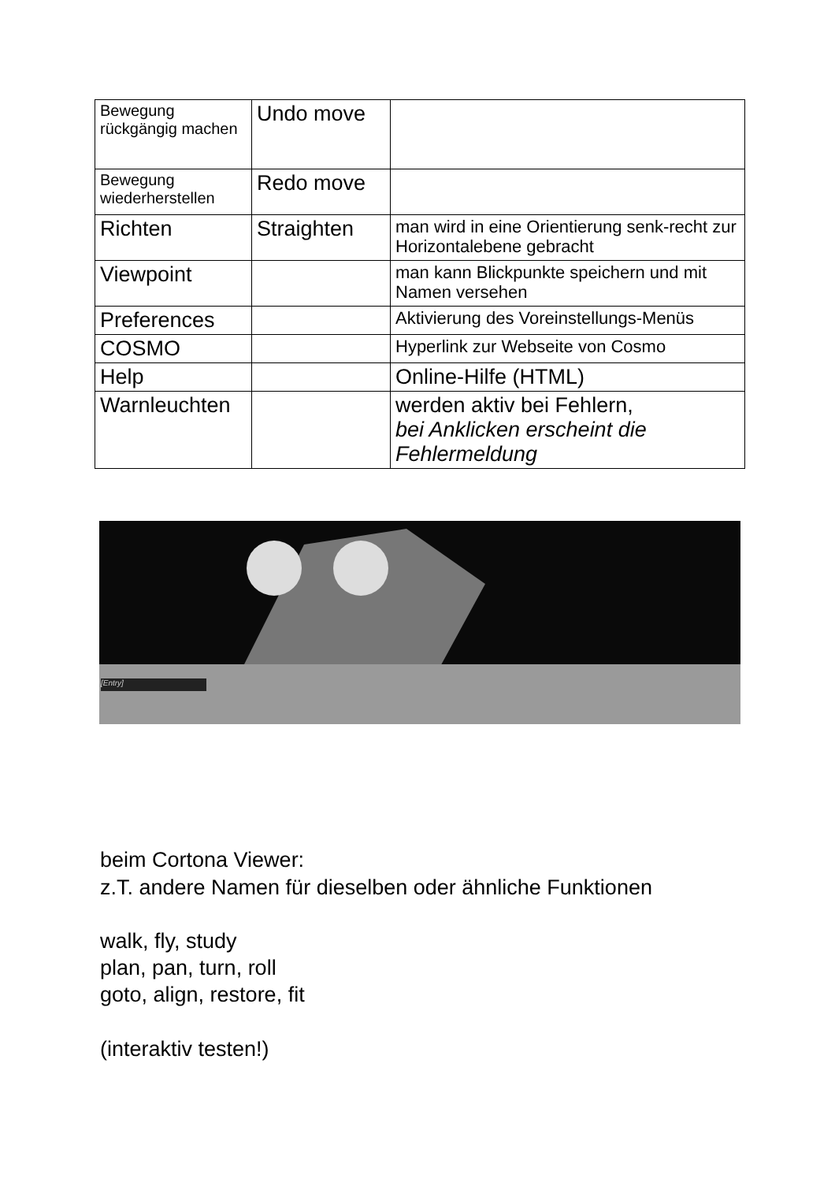| Bewegung rückgängig machen | Undo move | |
| Bewegung wiederherstellen | Redo move | |
| Richten | Straighten | man wird in eine Orientierung senk-recht zur Horizontalebene gebracht |
| Viewpoint | | man kann Blickpunkte speichern und mit Namen versehen |
| Preferences | | Aktivierung des Voreinstellungs-Menüs |
| COSMO | | Hyperlink zur Webseite von Cosmo |
| Help | | Online-Hilfe (HTML) |
| Warnleuchten | | werden aktiv bei Fehlern, bei Anklicken erscheint die Fehlermeldung |
[Entry]
beim Cortona Viewer:
z.T. andere Namen für dieselben oder ähnliche Funktionen
walk, fly, study
plan, pan, turn, roll
goto, align, restore, fit
(interaktiv testen!)